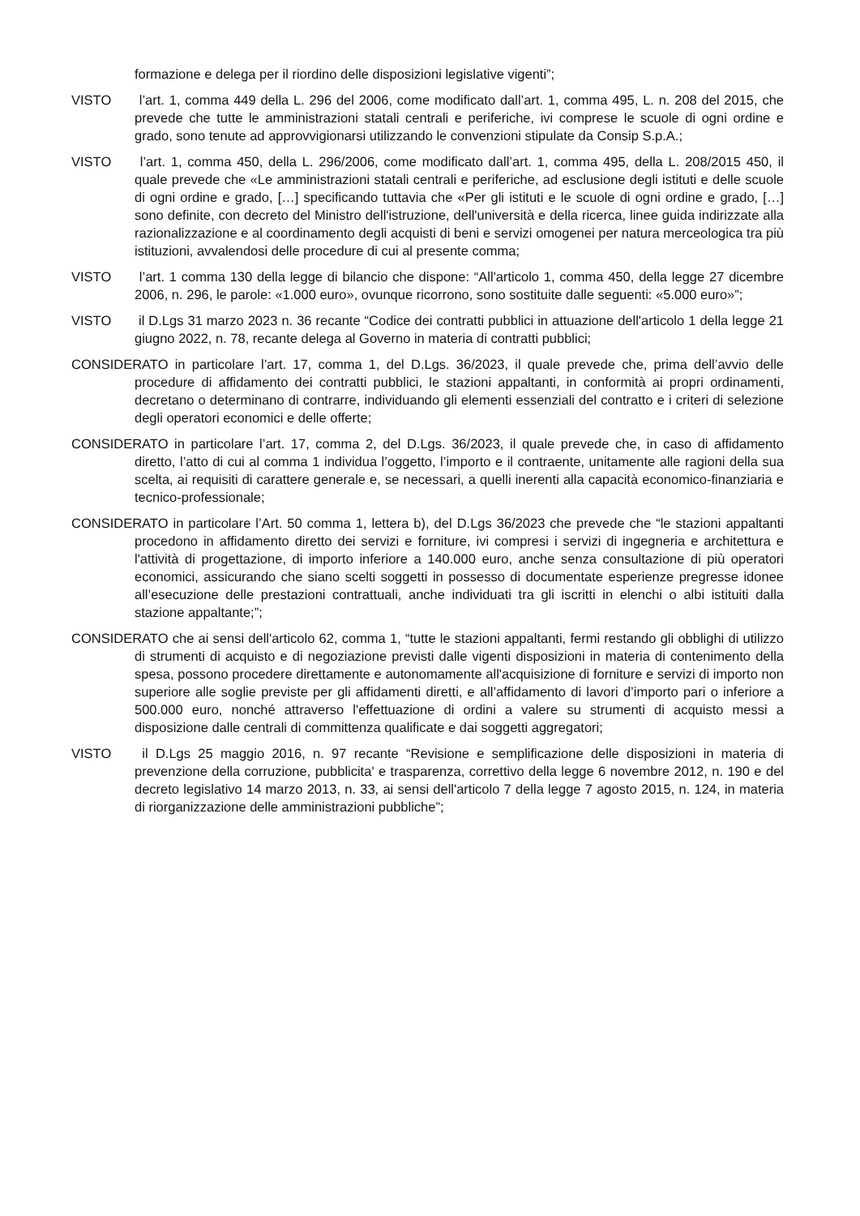formazione e delega per il riordino delle disposizioni legislative vigenti”;
VISTO l’art. 1, comma 449 della L. 296 del 2006, come modificato dall’art. 1, comma 495, L. n. 208 del 2015, che prevede che tutte le amministrazioni statali centrali e periferiche, ivi comprese le scuole di ogni ordine e grado, sono tenute ad approvvigionarsi utilizzando le convenzioni stipulate da Consip S.p.A.;
VISTO l’art. 1, comma 450, della L. 296/2006, come modificato dall’art. 1, comma 495, della L. 208/2015 450, il quale prevede che «Le amministrazioni statali centrali e periferiche, ad esclusione degli istituti e delle scuole di ogni ordine e grado, […] specificando tuttavia che «Per gli istituti e le scuole di ogni ordine e grado, […] sono definite, con decreto del Ministro dell'istruzione, dell'università e della ricerca, linee guida indirizzate alla razionalizzazione e al coordinamento degli acquisti di beni e servizi omogenei per natura merceologica tra più istituzioni, avvalendosi delle procedure di cui al presente comma;
VISTO l’art. 1 comma 130 della legge di bilancio che dispone: “All'articolo 1, comma 450, della legge 27 dicembre 2006, n. 296, le parole: «1.000 euro», ovunque ricorrono, sono sostituite dalle seguenti: «5.000 euro»”;
VISTO il D.Lgs 31 marzo 2023 n. 36 recante “Codice dei contratti pubblici in attuazione dell'articolo 1 della legge 21 giugno 2022, n. 78, recante delega al Governo in materia di contratti pubblici;
CONSIDERATO in particolare l’art. 17, comma 1, del D.Lgs. 36/2023, il quale prevede che, prima dell’avvio delle procedure di affidamento dei contratti pubblici, le stazioni appaltanti, in conformità ai propri ordinamenti, decretano o determinano di contrarre, individuando gli elementi essenziali del contratto e i criteri di selezione degli operatori economici e delle offerte;
CONSIDERATO in particolare l’art. 17, comma 2, del D.Lgs. 36/2023, il quale prevede che, in caso di affidamento diretto, l’atto di cui al comma 1 individua l’oggetto, l’importo e il contraente, unitamente alle ragioni della sua scelta, ai requisiti di carattere generale e, se necessari, a quelli inerenti alla capacità economico-finanziaria e tecnico-professionale;
CONSIDERATO in particolare l’Art. 50 comma 1, lettera b), del D.Lgs 36/2023 che prevede che “le stazioni appaltanti procedono in affidamento diretto dei servizi e forniture, ivi compresi i servizi di ingegneria e architettura e l'attività di progettazione, di importo inferiore a 140.000 euro, anche senza consultazione di più operatori economici, assicurando che siano scelti soggetti in possesso di documentate esperienze pregresse idonee all’esecuzione delle prestazioni contrattuali, anche individuati tra gli iscritti in elenchi o albi istituiti dalla stazione appaltante;”;
CONSIDERATO che ai sensi dell'articolo 62, comma 1, “tutte le stazioni appaltanti, fermi restando gli obblighi di utilizzo di strumenti di acquisto e di negoziazione previsti dalle vigenti disposizioni in materia di contenimento della spesa, possono procedere direttamente e autonomamente all'acquisizione di forniture e servizi di importo non superiore alle soglie previste per gli affidamenti diretti, e all’affidamento di lavori d’importo pari o inferiore a 500.000 euro, nonché attraverso l'effettuazione di ordini a valere su strumenti di acquisto messi a disposizione dalle centrali di committenza qualificate e dai soggetti aggregatori;
VISTO il D.Lgs 25 maggio 2016, n. 97 recante “Revisione e semplificazione delle disposizioni in materia di prevenzione della corruzione, pubblicita' e trasparenza, correttivo della legge 6 novembre 2012, n. 190 e del decreto legislativo 14 marzo 2013, n. 33, ai sensi dell'articolo 7 della legge 7 agosto 2015, n. 124, in materia di riorganizzazione delle amministrazioni pubbliche”;